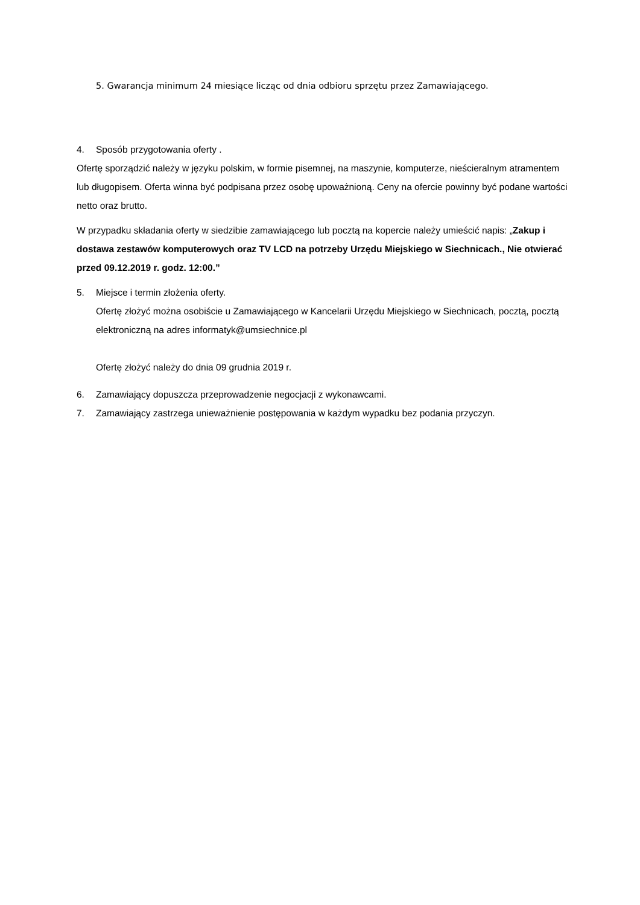5. Gwarancja minimum 24 miesiące licząc od dnia odbioru sprzętu przez Zamawiającego.
4. Sposób przygotowania oferty .
Ofertę sporządzić należy w języku polskim, w formie pisemnej, na maszynie, komputerze, nieścieralnym atramentem lub długopisem. Oferta winna być podpisana przez osobę upoważnioną. Ceny na ofercie powinny być podane wartości netto oraz brutto.
W przypadku składania oferty w siedzibie zamawiającego lub pocztą na kopercie należy umieścić napis: „Zakup i dostawa zestawów komputerowych oraz TV LCD na potrzeby Urzędu Miejskiego w Siechnicach., Nie otwierać przed 09.12.2019 r. godz. 12:00.”
5. Miejsce i termin złożenia oferty.
Ofertę złożyć można osobiście u Zamawiającego w Kancelarii Urzędu Miejskiego w Siechnicach, pocztą, pocztą elektroniczną na adres informatyk@umsiechnice.pl
Ofertę złożyć należy do dnia 09 grudnia 2019 r.
6. Zamawiający dopuszcza przeprowadzenie negocjacji z wykonawcami.
7. Zamawiający zastrzega unieważnienie postępowania w każdym wypadku bez podania przyczyn.